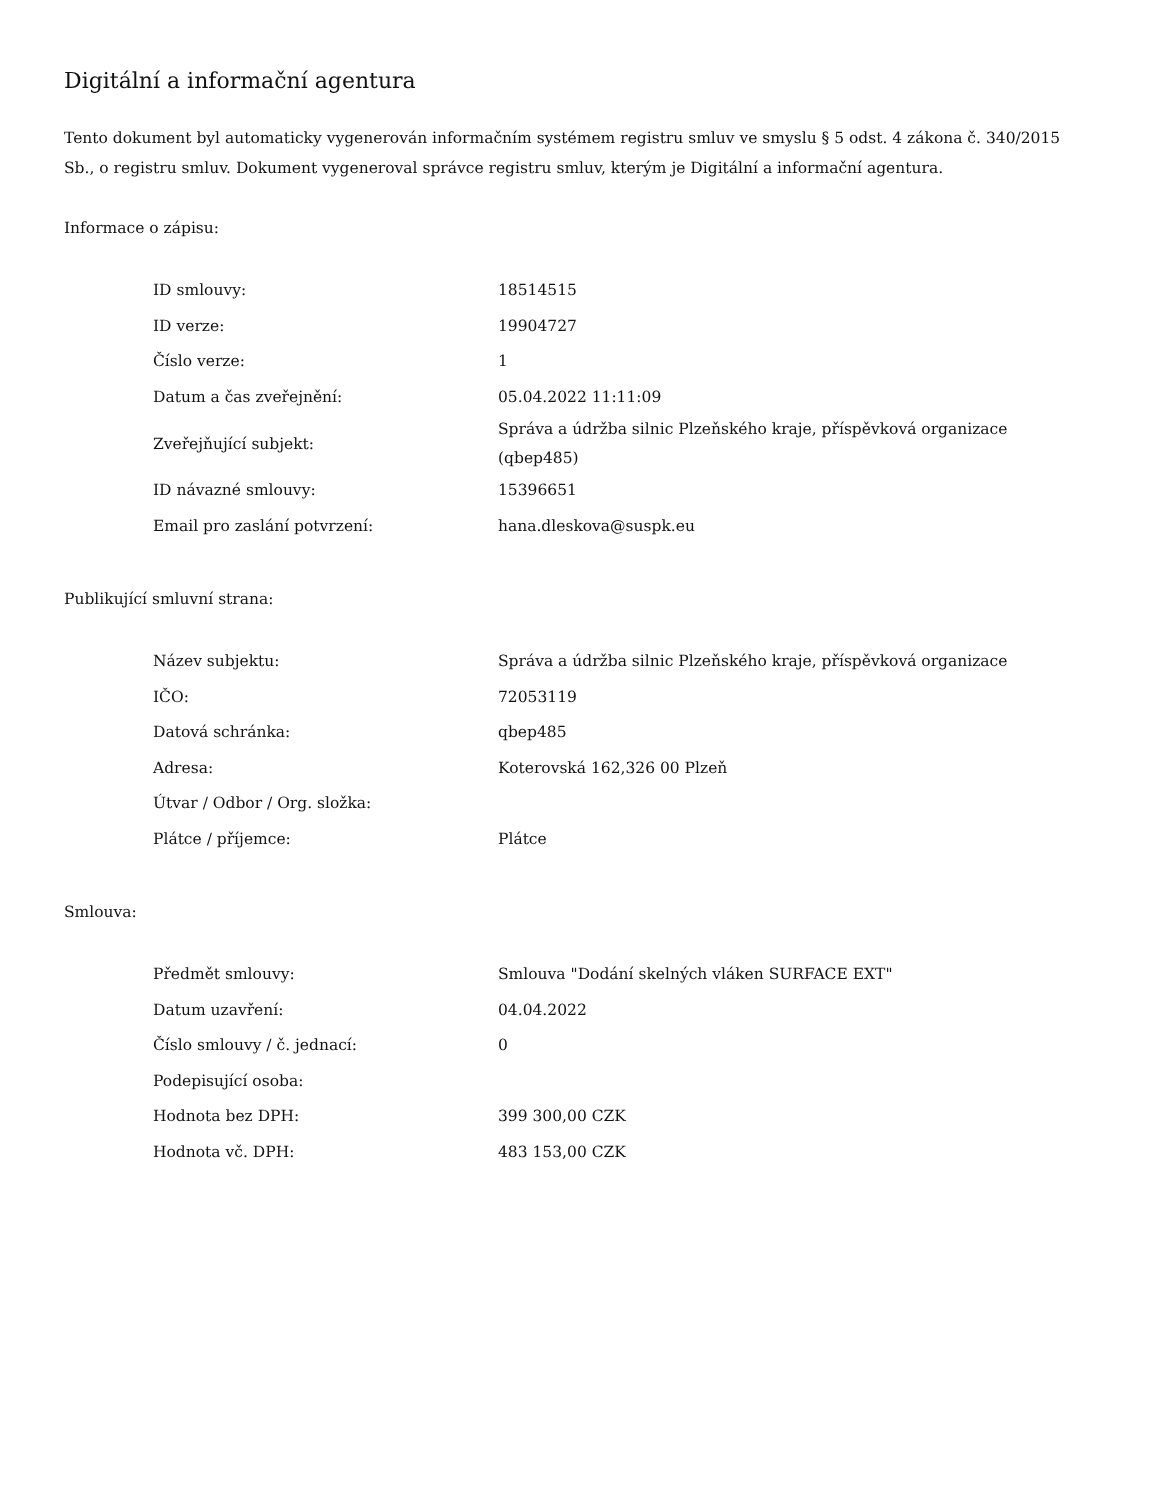Digitální a informační agentura
Tento dokument byl automaticky vygenerován informačním systémem registru smluv ve smyslu § 5 odst. 4 zákona č. 340/2015 Sb., o registru smluv. Dokument vygeneroval správce registru smluv, kterým je Digitální a informační agentura.
Informace o zápisu:
| ID smlouvy: | 18514515 |
| ID verze: | 19904727 |
| Číslo verze: | 1 |
| Datum a čas zveřejnění: | 05.04.2022 11:11:09 |
| Zveřejňující subjekt: | Správa a údržba silnic Plzeňského kraje, příspěvková organizace (qbep485) |
| ID návazné smlouvy: | 15396651 |
| Email pro zaslání potvrzení: | hana.dleskova@suspk.eu |
Publikující smluvní strana:
| Název subjektu: | Správa a údržba silnic Plzeňského kraje, příspěvková organizace |
| IČO: | 72053119 |
| Datová schránka: | qbep485 |
| Adresa: | Koterovská 162,326 00 Plzeň |
| Útvar / Odbor / Org. složka: | |
| Plátce / příjemce: | Plátce |
Smlouva:
| Předmět smlouvy: | Smlouva "Dodání skelných vláken SURFACE EXT" |
| Datum uzavření: | 04.04.2022 |
| Číslo smlouvy / č. jednací: | 0 |
| Podepisující osoba: | |
| Hodnota bez DPH: | 399 300,00 CZK |
| Hodnota vč. DPH: | 483 153,00 CZK |